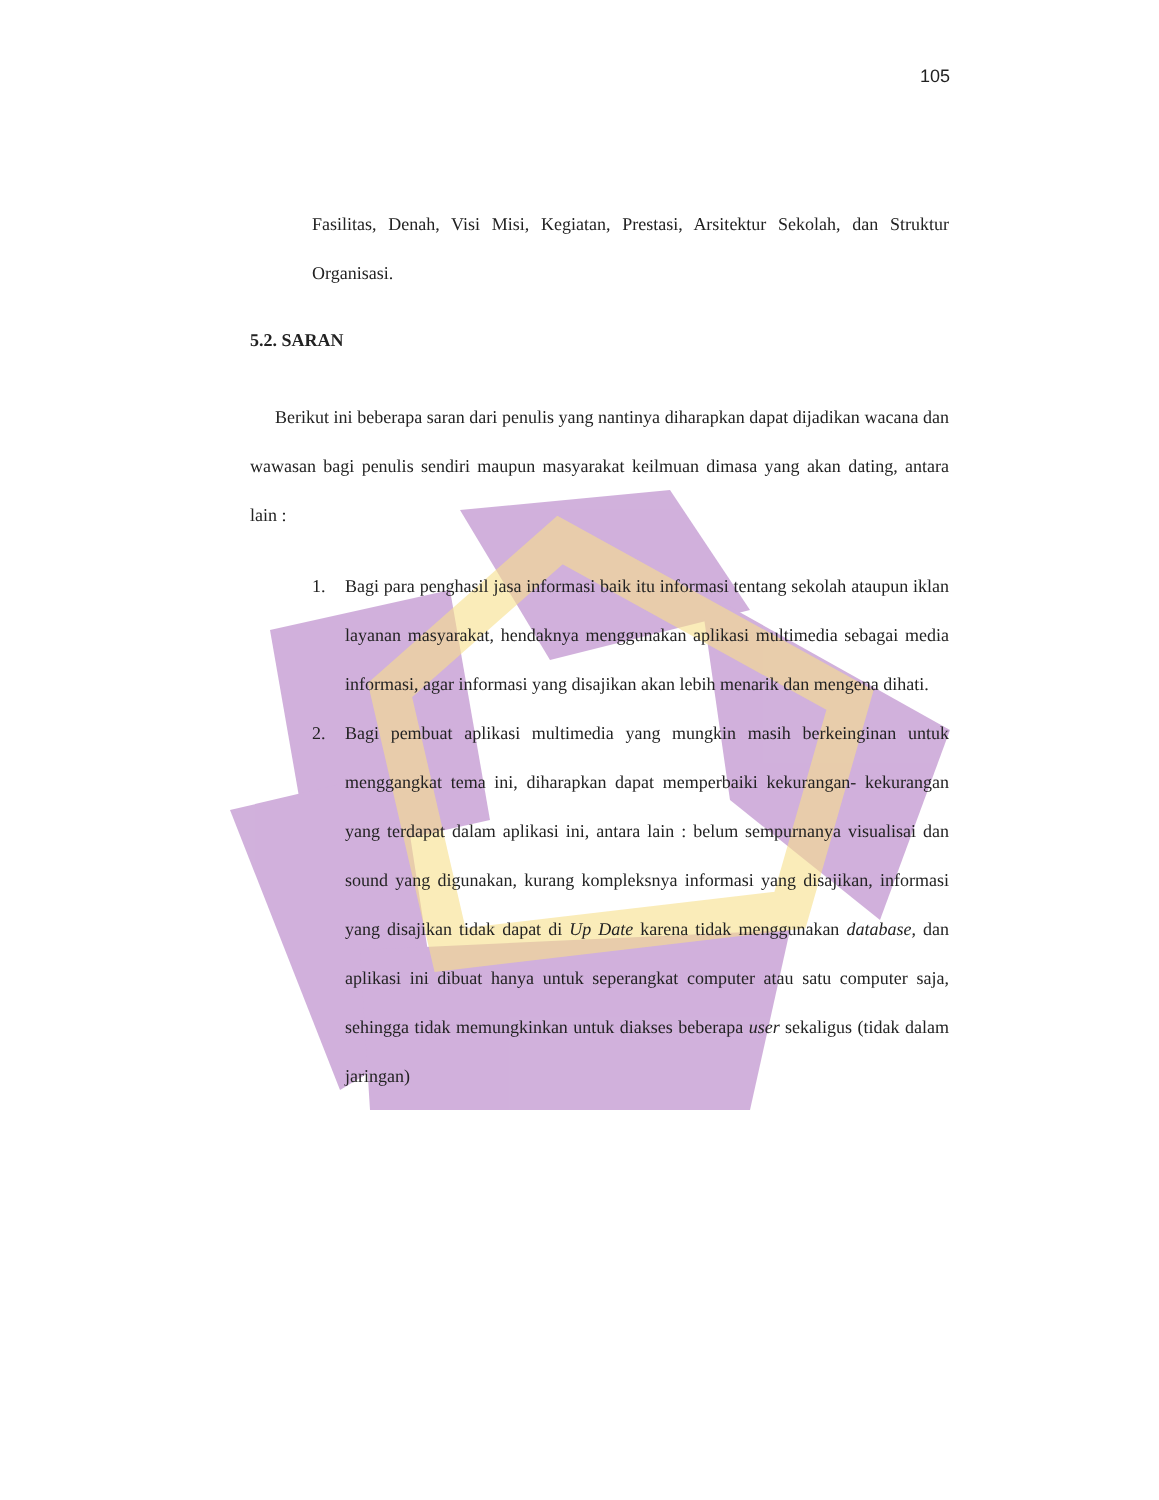105
Fasilitas, Denah, Visi Misi, Kegiatan, Prestasi, Arsitektur Sekolah, dan Struktur Organisasi.
5.2. SARAN
Berikut ini beberapa saran dari penulis yang nantinya diharapkan dapat dijadikan wacana dan wawasan bagi penulis sendiri maupun masyarakat keilmuan dimasa yang akan dating, antara lain :
1. Bagi para penghasil jasa informasi baik itu informasi tentang sekolah ataupun iklan layanan masyarakat, hendaknya menggunakan aplikasi multimedia sebagai media informasi, agar informasi yang disajikan akan lebih menarik dan mengena dihati.
2. Bagi pembuat aplikasi multimedia yang mungkin masih berkeinginan untuk menggangkat tema ini, diharapkan dapat memperbaiki kekurangan- kekurangan yang terdapat dalam aplikasi ini, antara lain : belum sempurnanya visualisai dan sound yang digunakan, kurang kompleksnya informasi yang disajikan, informasi yang disajikan tidak dapat di Up Date karena tidak menggunakan database, dan aplikasi ini dibuat hanya untuk seperangkat computer atau satu computer saja, sehingga tidak memungkinkan untuk diakses beberapa user sekaligus (tidak dalam jaringan)